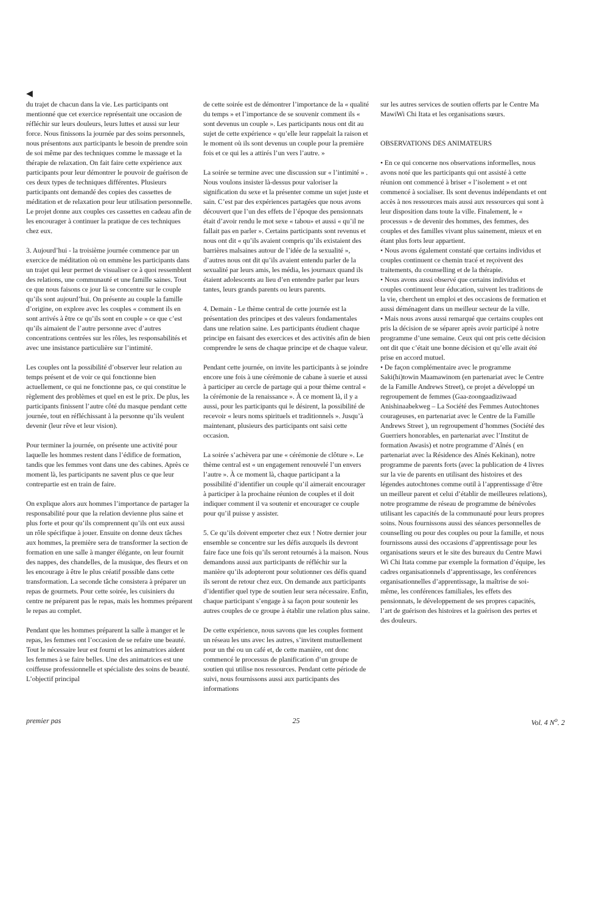◀
du trajet de chacun dans la vie. Les participants ont mentionné que cet exercice représentait une occasion de réfléchir sur leurs douleurs, leurs luttes et aussi sur leur force. Nous finissons la journée par des soins personnels, nous présentons aux participants le besoin de prendre soin de soi même par des techniques comme le massage et la thérapie de relaxation. On fait faire cette expérience aux participants pour leur démontrer le pouvoir de guérison de ces deux types de techniques différentes. Plusieurs participants ont demandé des copies des cassettes de méditation et de relaxation pour leur utilisation personnelle. Le projet donne aux couples ces cassettes en cadeau afin de les encourager à continuer la pratique de ces techniques chez eux.
3. Aujourd’hui - la troisième journée commence par un exercice de méditation où on emmène les participants dans un trajet qui leur permet de visualiser ce à quoi ressemblent des relations, une communauté et une famille saines. Tout ce que nous faisons ce jour là se concentre sur le couple qu’ils sont aujourd’hui. On présente au couple la famille d’origine, on explore avec les couples « comment ils en sont arrivés à être ce qu’ils sont en couple » ce que c’est qu’ils aimaient de l’autre personne avec d’autres concentrations centrées sur les rôles, les responsabilités et avec une insistance particulière sur l’intimité.
Les couples ont la possibilité d’observer leur relation au temps présent et de voir ce qui fonctionne bien actuellement, ce qui ne fonctionne pas, ce qui constitue le règlement des problèmes et quel en est le prix. De plus, les participants finissent l’autre côté du masque pendant cette journée, tout en réfléchissant à la personne qu’ils veulent devenir (leur rêve et leur vision).
Pour terminer la journée, on présente une activité pour laquelle les hommes restent dans l’édifice de formation, tandis que les femmes vont dans une des cabines. Après ce moment là, les participants ne savent plus ce que leur contrepartie est en train de faire.
On explique alors aux hommes l’importance de partager la responsabilité pour que la relation devienne plus saine et plus forte et pour qu’ils comprennent qu’ils ont eux aussi un rôle spécifique à jouer. Ensuite on donne deux tâches aux hommes, la première sera de transformer la section de formation en une salle à manger élégante, on leur fournit des nappes, des chandelles, de la musique, des fleurs et on les encourage à être le plus créatif possible dans cette transformation. La seconde tâche consistera à préparer un repas de gourmets. Pour cette soirée, les cuisiniers du centre ne préparent pas le repas, mais les hommes préparent le repas au complet.
Pendant que les hommes préparent la salle à manger et le repas, les femmes ont l’occasion de se refaire une beauté. Tout le nécessaire leur est fourni et les animatrices aident les femmes à se faire belles. Une des animatrices est une coiffeuse professionnelle et spécialiste des soins de beauté. L’objectif principal
de cette soirée est de démontrer l’importance de la « qualité du temps » et l’importance de se souvenir comment ils « sont devenus un couple ». Les participants nous ont dit au sujet de cette expérience « qu’elle leur rappelait la raison et le moment où ils sont devenus un couple pour la première fois et ce qui les a attirés l’un vers l’autre. »
La soirée se termine avec une discussion sur « l’intimité » . Nous voulons insister là-dessus pour valoriser la signification du sexe et la présenter comme un sujet juste et sain. C’est par des expériences partagées que nous avons découvert que l’un des effets de l’époque des pensionnats était d’avoir rendu le mot sexe « tabou» et aussi « qu’il ne fallait pas en parler ». Certains participants sont revenus et nous ont dit « qu’ils avaient compris qu’ils existaient des barrières malsaines autour de l’idée de la sexualité », d’autres nous ont dit qu’ils avaient entendu parler de la sexualité par leurs amis, les média, les journaux quand ils étaient adolescents au lieu d’en entendre parler par leurs tantes, leurs grands parents ou leurs parents.
4. Demain - Le thème central de cette journée est la présentation des principes et des valeurs fondamentales dans une relation saine. Les participants étudient chaque principe en faisant des exercices et des activités afin de bien comprendre le sens de chaque principe et de chaque valeur.
Pendant cette journée, on invite les participants à se joindre encore une fois à une cérémonie de cabane à suerie et aussi à participer au cercle de partage qui a pour thème central « la cérémonie de la renaissance ». À ce moment là, il y a aussi, pour les participants qui le désirent, la possibilité de recevoir « leurs noms spirituels et traditionnels ». Jusqu’à maintenant, plusieurs des participants ont saisi cette occasion.
La soirée s’achèvera par une « cérémonie de clôture ». Le thème central est « un engagement renouvelé l’un envers l’autre ». À ce moment là, chaque participant a la possibilité d’identifier un couple qu’il aimerait encourager à participer à la prochaine réunion de couples et il doit indiquer comment il va soutenir et encourager ce couple pour qu’il puisse y assister.
5. Ce qu’ils doivent emporter chez eux ! Notre dernier jour ensemble se concentre sur les défis auxquels ils devront faire face une fois qu’ils seront retournés à la maison. Nous demandons aussi aux participants de réfléchir sur la manière qu’ils adopteront pour solutionner ces défis quand ils seront de retour chez eux. On demande aux participants d’identifier quel type de soutien leur sera nécessaire. Enfin, chaque participant s’engage à sa façon pour soutenir les autres couples de ce groupe à établir une relation plus saine.
De cette expérience, nous savons que les couples forment un réseau les uns avec les autres, s’invitent mutuellement pour un thé ou un café et, de cette manière, ont donc commencé le processus de planification d’un groupe de soutien qui utilise nos ressources. Pendant cette période de suivi, nous fournissons aussi aux participants des informations
sur les autres services de soutien offerts par le Centre Ma MawiWi Chi Itata et les organisations sœurs.
OBSERVATIONS DES ANIMATEURS
• En ce qui concerne nos observations informelles, nous avons noté que les participants qui ont assisté à cette réunion ont commencé à briser « l’isolement » et ont commencé à socialiser. Ils sont devenus indépendants et ont accès à nos ressources mais aussi aux ressources qui sont à leur disposition dans toute la ville. Finalement, le « processus » de devenir des hommes, des femmes, des couples et des familles vivant plus sainement, mieux et en étant plus forts leur appartient.
• Nous avons également constaté que certains individus et couples continuent ce chemin tracé et reçoivent des traitements, du counselling et de la thérapie.
• Nous avons aussi observé que certains individus et couples continuent leur éducation, suivent les traditions de la vie, cherchent un emploi et des occasions de formation et aussi déménagent dans un meilleur secteur de la ville.
• Mais nous avons aussi remarqué que certains couples ont pris la décision de se séparer après avoir participé à notre programme d’une semaine. Ceux qui ont pris cette décision ont dit que c’était une bonne décision et qu’elle avait été prise en accord mutuel.
• De façon complémentaire avec le programme Saki(hi)towin Maamawinom (en partenariat avec le Centre de la Famille Andrews Street), ce projet a développé un regroupement de femmes (Gaa-zoongaadiziwaad Anishinaabekweg – La Société des Femmes Autochtones courageuses, en partenariat avec le Centre de la Famille Andrews Street ), un regroupement d’hommes (Société des Guerriers honorables, en partenariat avec l’Institut de formation Awasis) et notre programme d’Aînés ( en partenariat avec la Résidence des Aînés Kekinan), notre programme de parents forts (avec la publication de 4 livres sur la vie de parents en utilisant des histoires et des légendes autochtones comme outil à l’apprentissage d’être un meilleur parent et celui d’établir de meilleures relations), notre programme de réseau de programme de bénévoles utilisant les capacités de la communauté pour leurs propres soins. Nous fournissons aussi des séances personnelles de counselling ou pour des couples ou pour la famille, et nous fournissons aussi des occasions d’apprentissage pour les organisations sœurs et le site des bureaux du Centre Mawi Wi Chi Itata comme par exemple la formation d’équipe, les cadres organisationnels d’apprentissage, les conférences organisationnelles d’apprentissage, la maîtrise de soi-même, les conférences familiales, les effets des pensionnats, le développement de ses propres capacités, l’art de guérison des histoires et la guérison des pertes et des douleurs.
premier pas 25 Vol. 4 N<sup>o</sup>. 2